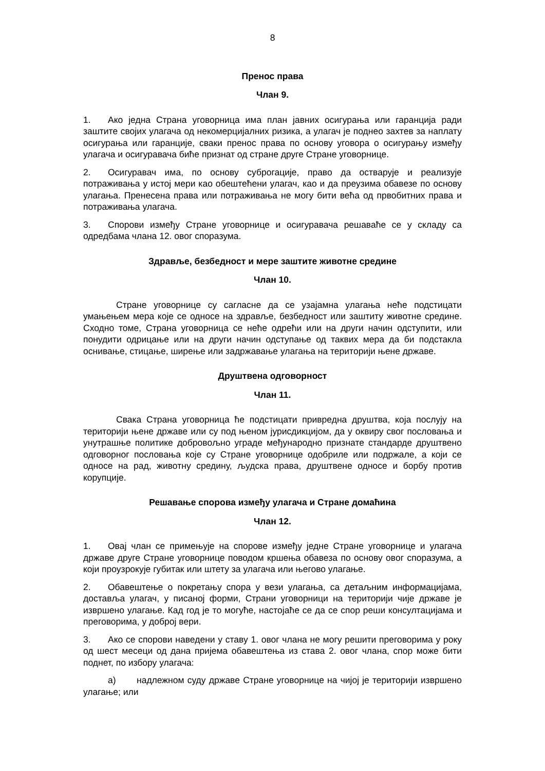8
Пренос права
Члан 9.
1. Ако једна Страна уговорница има план јавних осигурања или гаранција ради заштите својих улагача од некомерцијалних ризика, а улагач је поднео захтев за наплату осигурања или гаранције, сваки пренос права по основу уговора о осигурању између улагача и осигуравача биће признат од стране друге Стране уговорнице.
2. Осигуравач има, по основу суброгације, право да остварује и реализује потраживања у истој мери као обештећени улагач, као и да преузима обавезе по основу улагања. Пренесена права или потраживања не могу бити већа од првобитних права и потраживања улагача.
3. Спорови између Стране уговорнице и осигуравача решаваће се у складу са одредбама члана 12. овог споразума.
Здравље, безбедност и мере заштите животне средине
Члан 10.
Стране уговорнице су сагласне да се узајамна улагања неће подстицати умањењем мера које се односе на здравље, безбедност или заштиту животне средине. Сходно томе, Страна уговорница се неће одрећи или на други начин одступити, или понудити одрицање или на други начин одступање од таквих мера да би подстакла оснивање, стицање, ширење или задржавање улагања на територији њене државе.
Друштвена одговорност
Члан 11.
Свака Страна уговорница ће подстицати привредна друштва, која послују на територији њене државе или су под њеном јурисдикцијом, да у оквиру свог пословања и унутрашње политике добровољно уграде међународно признате стандарде друштвено одговорног пословања које су Стране уговорнице одобриле или подржале, а који се односе на рад, животну средину, људска права, друштвене односе и борбу против корупције.
Решавање спорова између улагача и Стране домаћина
Члан 12.
1. Овај члан се примењује на спорове између једне Стране уговорнице и улагача државе друге Стране уговорнице поводом кршења обавеза по основу овог споразума, а који проузрокује губитак или штету за улагача или његово улагање.
2. Обавештење о покретању спора у вези улагања, са детаљним информацијама, доставља улагач, у писаној форми, Страни уговорници на територији чије државе је извршено улагање. Кад год је то могуће, настојаће се да се спор реши консултацијама и преговорима, у доброј вери.
3. Ако се спорови наведени у ставу 1. овог члана не могу решити преговорима у року од шест месеци од дана пријема обавештења из става 2. овог члана, спор може бити поднет, по избору улагача:
а) надлежном суду државе Стране уговорнице на чијој је територији извршено улагање; или